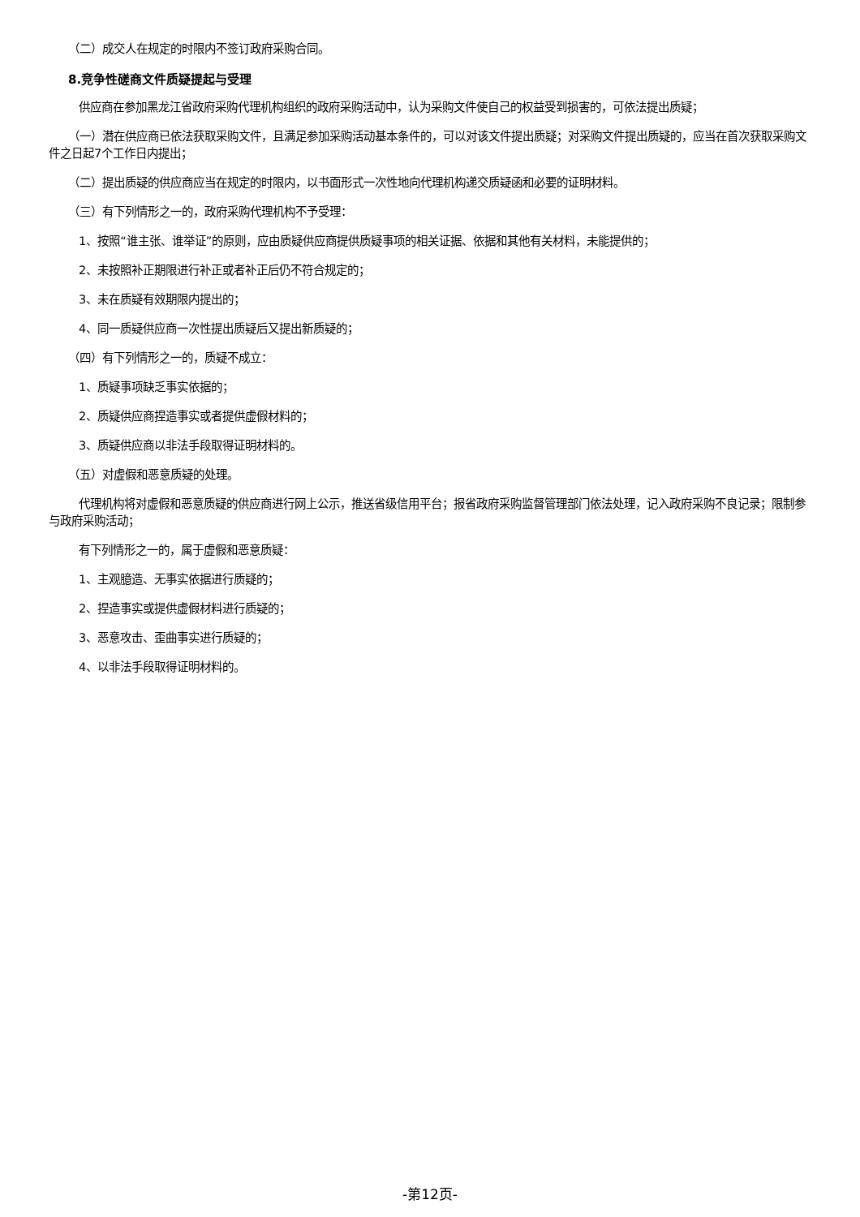（二）成交人在规定的时限内不签订政府采购合同。
8.竞争性磋商文件质疑提起与受理
供应商在参加黑龙江省政府采购代理机构组织的政府采购活动中，认为采购文件使自己的权益受到损害的，可依法提出质疑；
（一）潜在供应商已依法获取采购文件，且满足参加采购活动基本条件的，可以对该文件提出质疑；对采购文件提出质疑的，应当在首次获取采购文件之日起7个工作日内提出；
（二）提出质疑的供应商应当在规定的时限内，以书面形式一次性地向代理机构递交质疑函和必要的证明材料。
（三）有下列情形之一的，政府采购代理机构不予受理：
1、按照“谁主张、谁举证”的原则，应由质疑供应商提供质疑事项的相关证据、依据和其他有关材料，未能提供的；
2、未按照补正期限进行补正或者补正后仍不符合规定的；
3、未在质疑有效期限内提出的；
4、同一质疑供应商一次性提出质疑后又提出新质疑的；
（四）有下列情形之一的，质疑不成立：
1、质疑事项缺乏事实依据的；
2、质疑供应商捏造事实或者提供虚假材料的；
3、质疑供应商以非法手段取得证明材料的。
（五）对虚假和恶意质疑的处理。
代理机构将对虚假和恶意质疑的供应商进行网上公示，推送省级信用平台；报省政府采购监督管理部门依法处理，记入政府采购不良记录；限制参与政府采购活动；
有下列情形之一的，属于虚假和恶意质疑：
1、主观臆造、无事实依据进行质疑的；
2、捏造事实或提供虚假材料进行质疑的；
3、恶意攻击、歪曲事实进行质疑的；
4、以非法手段取得证明材料的。
-第12页-